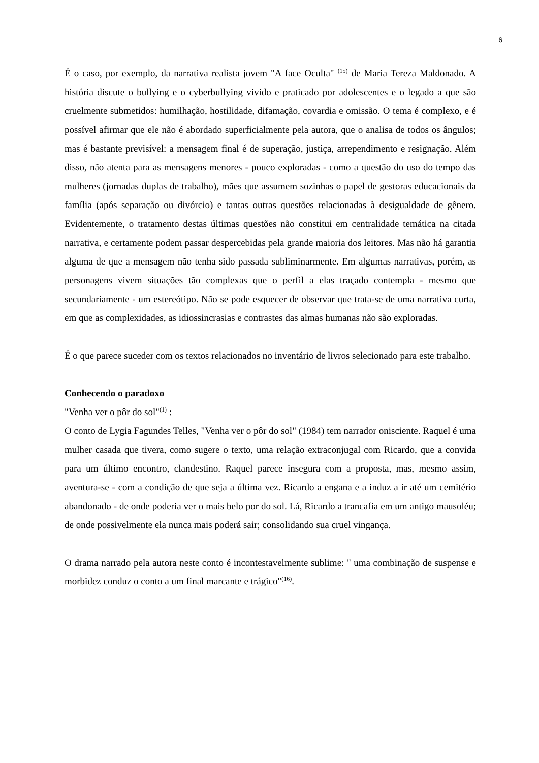6
É o caso, por exemplo, da narrativa realista jovem "A face Oculta" <sup>(15)</sup> de Maria Tereza Maldonado. A história discute o bullying e o cyberbullying vivido e praticado por adolescentes e o legado a que são cruelmente submetidos: humilhação, hostilidade, difamação, covardia e omissão. O tema é complexo, e é possível afirmar que ele não é abordado superficialmente pela autora, que o analisa de todos os ângulos; mas é bastante previsível: a mensagem final é de superação, justiça, arrependimento e resignação. Além disso, não atenta para as mensagens menores - pouco exploradas - como a questão do uso do tempo das mulheres (jornadas duplas de trabalho), mães que assumem sozinhas o papel de gestoras educacionais da família (após separação ou divórcio) e tantas outras questões relacionadas à desigualdade de gênero. Evidentemente, o tratamento destas últimas questões não constitui em centralidade temática na citada narrativa, e certamente podem passar despercebidas pela grande maioria dos leitores. Mas não há garantia alguma de que a mensagem não tenha sido passada subliminarmente. Em algumas narrativas, porém, as personagens vivem situações tão complexas que o perfil a elas traçado contempla - mesmo que secundariamente - um estereótipo. Não se pode esquecer de observar que trata-se de uma narrativa curta, em que as complexidades, as idiossincrasias e contrastes das almas humanas não são exploradas.
É o que parece suceder com os textos relacionados no inventário de livros selecionado para este trabalho.
Conhecendo o paradoxo
"Venha ver o pôr do sol"<sup>(1)</sup> :
O conto de Lygia Fagundes Telles, "Venha ver o pôr do sol" (1984) tem narrador onisciente. Raquel é uma mulher casada que tivera, como sugere o texto, uma relação extraconjugal com Ricardo, que a convida para um último encontro, clandestino. Raquel parece insegura com a proposta, mas, mesmo assim, aventura-se - com a condição de que seja a última vez. Ricardo a engana e a induz a ir até um cemitério abandonado - de onde poderia ver o mais belo por do sol. Lá, Ricardo a trancafia em um antigo mausoléu; de onde possivelmente ela nunca mais poderá sair; consolidando sua cruel vingança.
O drama narrado pela autora neste conto é incontestavelmente sublime: " uma combinação de suspense e morbidez conduz o conto a um final marcante e trágico"<sup>(16)</sup>.